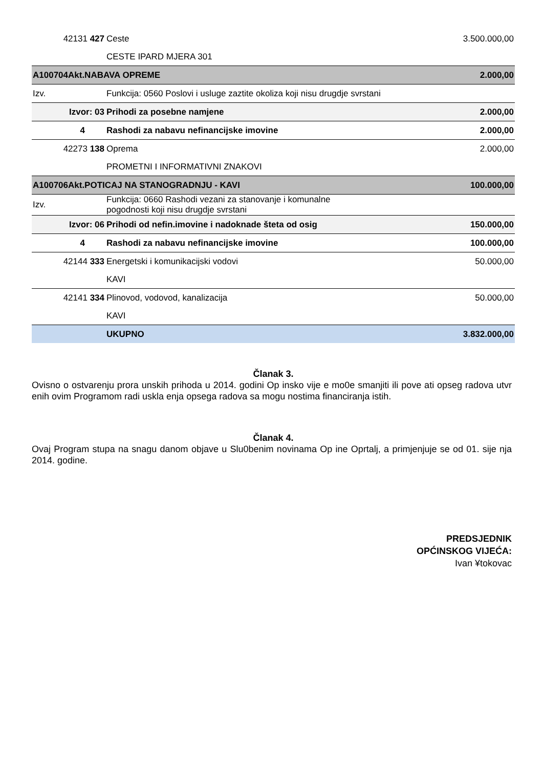| 42131 427 | Ceste | 3.500.000,00 |
| | CESTE IPARD MJERA 301 | |
| A100704Akt.NABAVA OPREME | | 2.000,00 |
| Izv. | Funkcija: 0560 Poslovi i usluge zaztite okoliza koji nisu drugdje svrstani | |
| Izvor: 03 | Prihodi za posebne namjene | 2.000,00 |
| 4 | Rashodi za nabavu nefinancijske imovine | 2.000,00 |
| 42273 138 | Oprema | 2.000,00 |
| | PROMETNI I INFORMATIVNI ZNAKOVI | |
| A100706Akt.POTICAJ NA STANOGRADNJU - KAVI | | 100.000,00 |
| Izv. | Funkcija: 0660 Rashodi vezani za stanovanje i komunalne pogodnosti koji nisu drugdje svrstani | |
| Izvor: 06 | Prihodi od nefin.imovine i nadoknade šteta od osig | 150.000,00 |
| 4 | Rashodi za nabavu nefinancijske imovine | 100.000,00 |
| 42144 333 | Energetski i komunikacijski vodovi | 50.000,00 |
| | KAVI | |
| 42141 334 | Plinovod, vodovod, kanalizacija | 50.000,00 |
| | KAVI | |
| | UKUPNO | 3.832.000,00 |
Članak 3.
Ovisno o ostvarenju prora unskih prihoda u 2014. godini Op insko vije e mo0e smanjiti ili pove ati opseg radova utvr enih ovim Programom radi uskla enja opsega radova sa mogu nostima financiranja istih.
Članak 4.
Ovaj Program stupa na snagu danom objave u Slu0benim novinama Op ine Oprtalj, a primjenjuje se od 01. sije nja 2014. godine.
PREDSJEDNIK
OPĆINSKOG VIJEĆA:
Ivan ¥tokovac